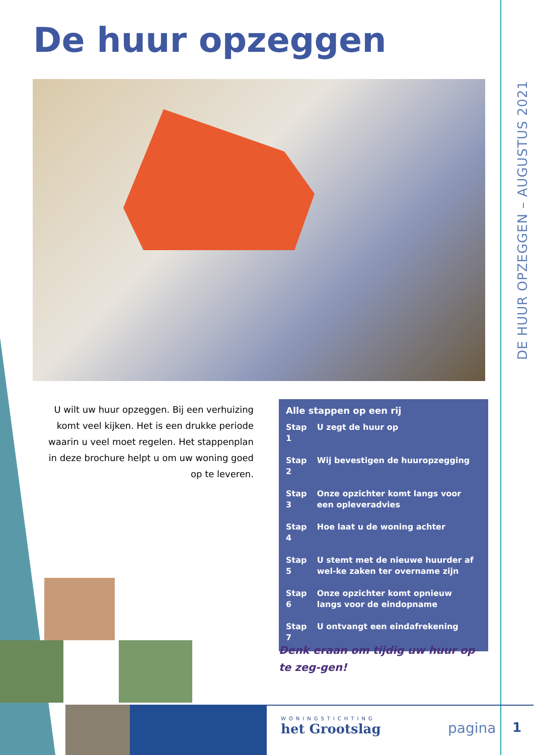De huur opzeggen
DE HUUR OPZEGGEN – AUGUSTUS 2021
U wilt uw huur opzeggen. Bij een verhuizing komt veel kijken. Het is een drukke periode waarin u veel moet regelen. Het stappenplan in deze brochure helpt u om uw woning goed op te leveren.
Alle stappen op een rij
| Stap 1 | U zegt de huur op |
| Stap 2 | Wij bevestigen de huuropzegging |
| Stap 3 | Onze opzichter komt langs voor een opleveradvies |
| Stap 4 | Hoe laat u de woning achter |
| Stap 5 | U stemt met de nieuwe huurder af wel-ke zaken ter overname zijn |
| Stap 6 | Onze opzichter komt opnieuw langs voor de eindopname |
| Stap 7 | U ontvangt een eindafrekening |
Denk eraan om tijdig uw huur op te zeg-gen!
WONINGSTICHTING
het Grootslag
pagina 1